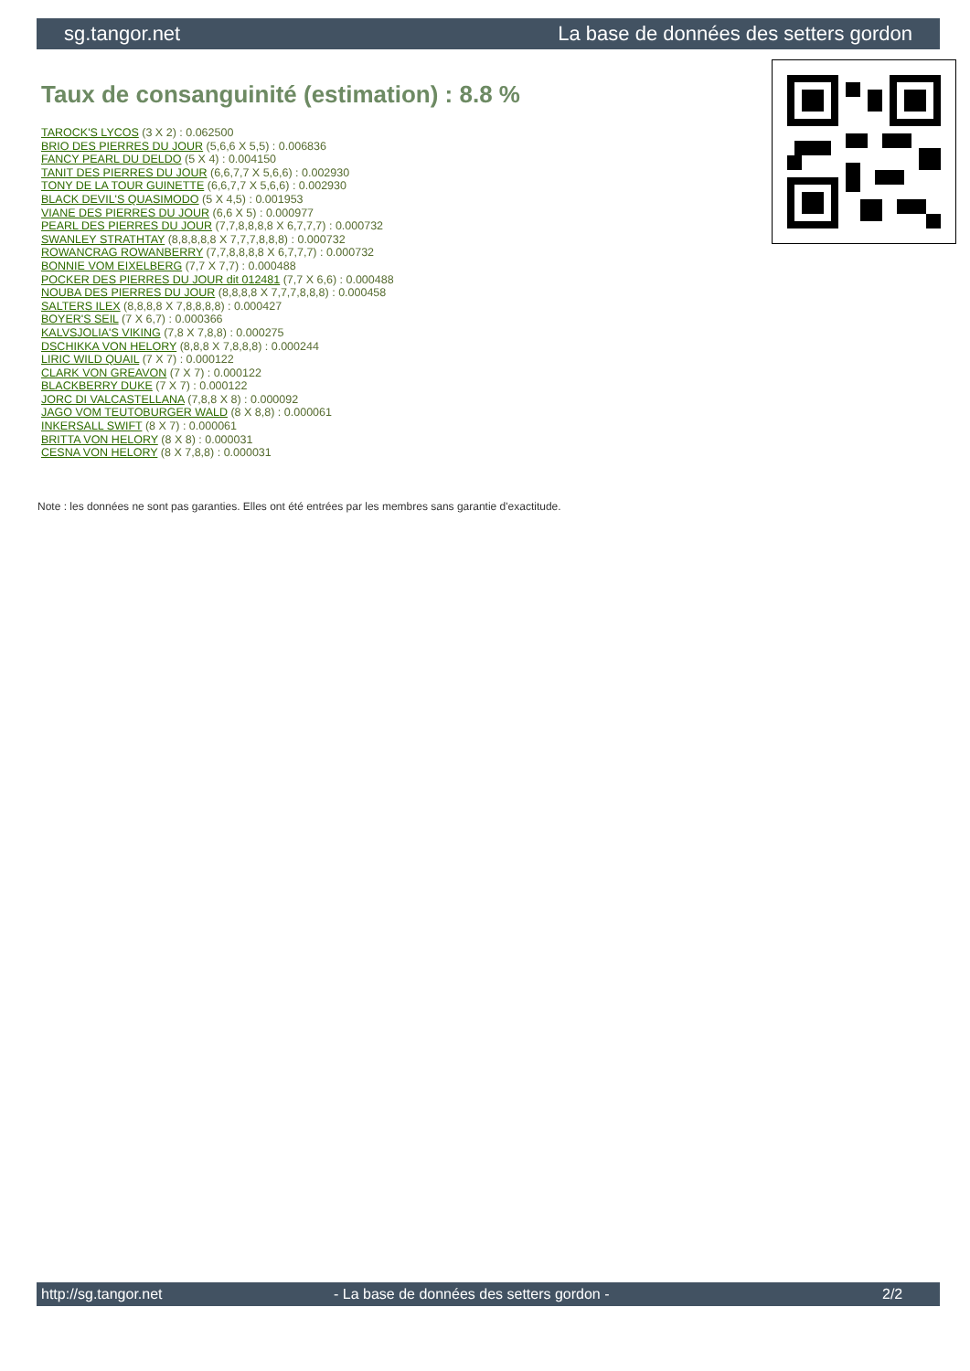sg.tangor.net La base de données des setters gordon
Taux de consanguinité (estimation) : 8.8 %
TAROCK'S LYCOS (3 X 2) : 0.062500
BRIO DES PIERRES DU JOUR (5,6,6 X 5,5) : 0.006836
FANCY PEARL DU DELDO (5 X 4) : 0.004150
TANIT DES PIERRES DU JOUR (6,6,7,7 X 5,6,6) : 0.002930
TONY DE LA TOUR GUINETTE (6,6,7,7 X 5,6,6) : 0.002930
BLACK DEVIL'S QUASIMODO (5 X 4,5) : 0.001953
VIANE DES PIERRES DU JOUR (6,6 X 5) : 0.000977
PEARL DES PIERRES DU JOUR (7,7,8,8,8,8 X 6,7,7,7) : 0.000732
SWANLEY STRATHTAY (8,8,8,8,8 X 7,7,7,8,8,8) : 0.000732
ROWANCRAG ROWANBERRY (7,7,8,8,8,8 X 6,7,7,7) : 0.000732
BONNIE VOM EIXELBERG (7,7 X 7,7) : 0.000488
POCKER DES PIERRES DU JOUR dit 012481 (7,7 X 6,6) : 0.000488
NOUBA DES PIERRES DU JOUR (8,8,8,8 X 7,7,7,8,8,8) : 0.000458
SALTERS ILEX (8,8,8,8 X 7,8,8,8,8) : 0.000427
BOYER'S SEIL (7 X 6,7) : 0.000366
KALVSJOLIA'S VIKING (7,8 X 7,8,8) : 0.000275
DSCHIKKA VON HELORY (8,8,8 X 7,8,8,8) : 0.000244
LIRIC WILD QUAIL (7 X 7) : 0.000122
CLARK VON GREAVON (7 X 7) : 0.000122
BLACKBERRY DUKE (7 X 7) : 0.000122
JORC DI VALCASTELLANA (7,8,8 X 8) : 0.000092
JAGO VOM TEUTOBURGER WALD (8 X 8,8) : 0.000061
INKERSALL SWIFT (8 X 7) : 0.000061
BRITTA VON HELORY (8 X 8) : 0.000031
CESNA VON HELORY (8 X 7,8,8) : 0.000031
Note : les données ne sont pas garanties. Elles ont été entrées par les membres sans garantie d'exactitude.
http://sg.tangor.net - La base de données des setters gordon - 2/2